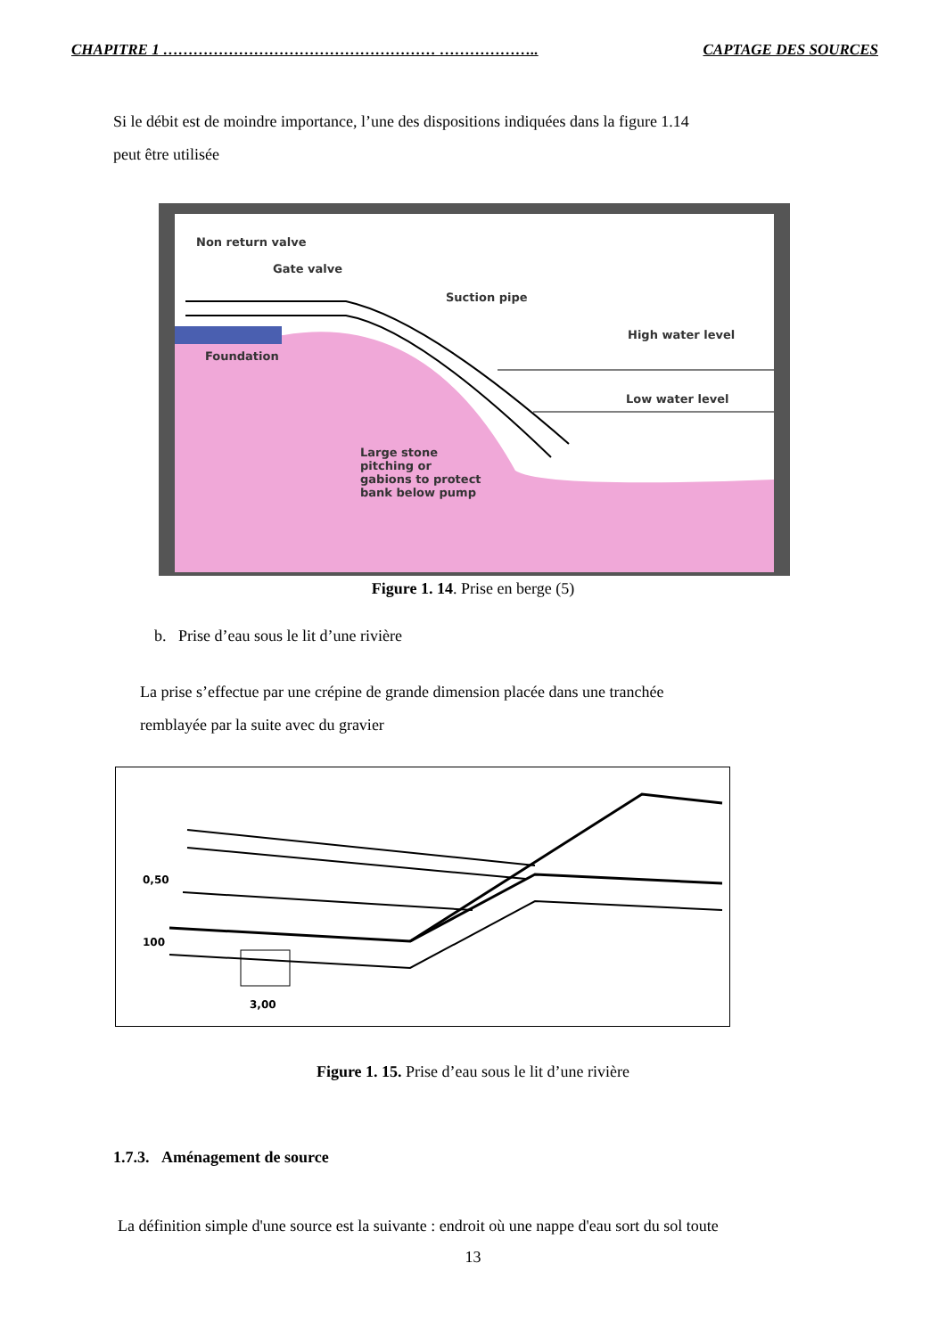CHAPITRE 1 ……………………………………………… ……………….. CAPTAGE DES SOURCES
Si le débit est de moindre importance, l’une des dispositions indiquées dans la figure 1.14
peut être utilisée
Non return valve
Gate valve
Suction pipe
High water level
Low water level
Foundation
Large stone
pitching or
gabions to protect
bank below pump
Figure 1. 14. Prise en berge (5)
b. Prise d’eau sous le lit d’une rivière
La prise s’effectue par une crépine de grande dimension placée dans une tranchée
remblayée par la suite avec du gravier
0,50
100
3,00
Figure 1. 15. Prise d’eau sous le lit d’une rivière
1.7.3. Aménagement de source
La définition simple d'une source est la suivante : endroit où une nappe d'eau sort du sol toute
13